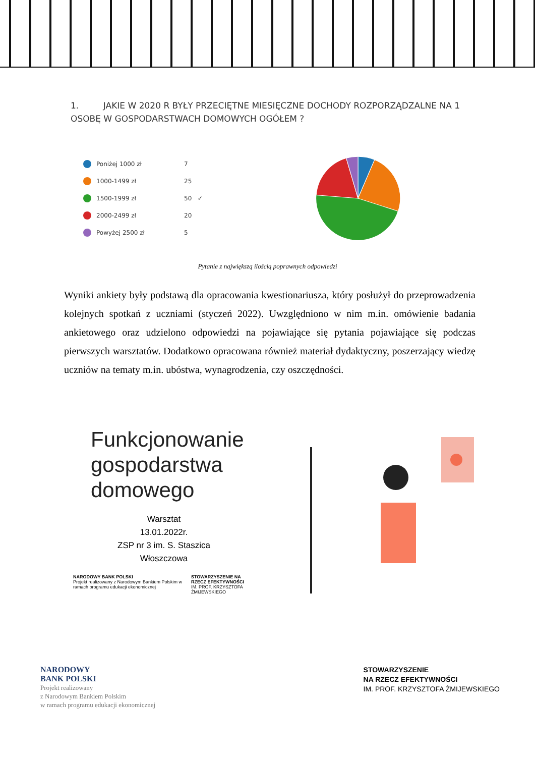1. JAKIE W 2020 R BYŁY PRZECIĘTNE MIESIĘCZNE DOCHODY ROZPORZĄDZALNE NA 1 OSOBĘ W GOSPODARSTWACH DOMOWYCH OGÓŁEM ?
Poniżej 1000 zł 7
1000-1499 zł 25
1500-1999 zł 50 ✓
2000-2499 zł 20
Powyżej 2500 zł 5
Pytanie z największą ilością poprawnych odpowiedzi
Wyniki ankiety były podstawą dla opracowania kwestionariusza, który posłużył do przeprowadzenia kolejnych spotkań z uczniami (styczeń 2022). Uwzględniono w nim m.in. omówienie badania ankietowego oraz udzielono odpowiedzi na pojawiające się pytania pojawiające się podczas pierwszych warsztatów. Dodatkowo opracowana również materiał dydaktyczny, poszerzający wiedzę uczniów na tematy m.in. ubóstwa, wynagrodzenia, czy oszczędności.
Funkcjonowanie gospodarstwa domowego
Warsztat
13.01.2022r.
ZSP nr 3 im. S. Staszica
Włoszczowa
NARODOWY BANK POLSKI
Projekt realizowany z Narodowym Bankiem Polskim w ramach programu edukacji ekonomicznej
STOWARZYSZENIE NA RZECZ EFEKTYWNOŚCI
IM. PROF. KRZYSZTOFA ŻMIJEWSKIEGO
NARODOWY
BANK POLSKI
Projekt realizowany
z Narodowym Bankiem Polskim
w ramach programu edukacji ekonomicznej
STOWARZYSZENIE
NA RZECZ EFEKTYWNOŚCI
IM. PROF. KRZYSZTOFA ŻMIJEWSKIEGO